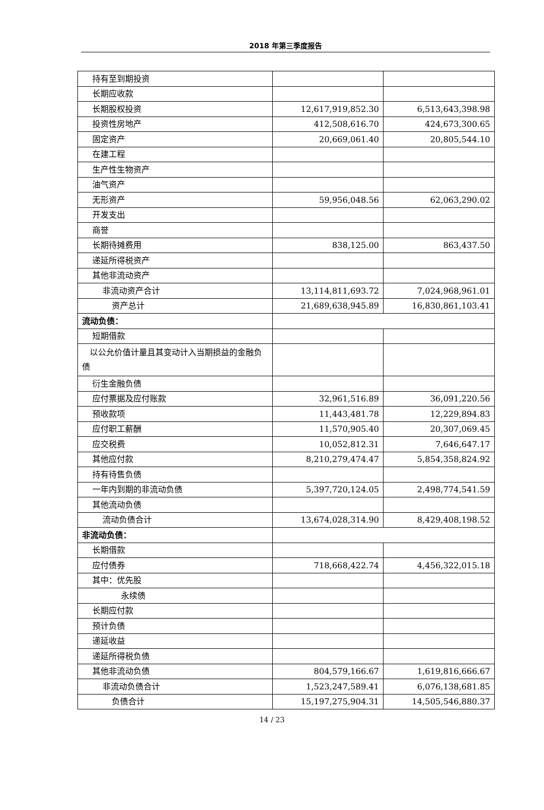2018 年第三季度报告
| 持有至到期投资 | | |
| 长期应收款 | | |
| 长期股权投资 | 12,617,919,852.30 | 6,513,643,398.98 |
| 投资性房地产 | 412,508,616.70 | 424,673,300.65 |
| 固定资产 | 20,669,061.40 | 20,805,544.10 |
| 在建工程 | | |
| 生产性生物资产 | | |
| 油气资产 | | |
| 无形资产 | 59,956,048.56 | 62,063,290.02 |
| 开发支出 | | |
| 商誉 | | |
| 长期待摊费用 | 838,125.00 | 863,437.50 |
| 递延所得税资产 | | |
| 其他非流动资产 | | |
| 非流动资产合计 | 13,114,811,693.72 | 7,024,968,961.01 |
| 资产总计 | 21,689,638,945.89 | 16,830,861,103.41 |
| 流动负债： | | |
| 短期借款 | | |
| 以公允价值计量且其变动计入当期损益的金融负债 | | |
| 衍生金融负债 | | |
| 应付票据及应付账款 | 32,961,516.89 | 36,091,220.56 |
| 预收款项 | 11,443,481.78 | 12,229,894.83 |
| 应付职工薪酬 | 11,570,905.40 | 20,307,069.45 |
| 应交税费 | 10,052,812.31 | 7,646,647.17 |
| 其他应付款 | 8,210,279,474.47 | 5,854,358,824.92 |
| 持有待售负债 | | |
| 一年内到期的非流动负债 | 5,397,720,124.05 | 2,498,774,541.59 |
| 其他流动负债 | | |
| 流动负债合计 | 13,674,028,314.90 | 8,429,408,198.52 |
| 非流动负债： | | |
| 长期借款 | | |
| 应付债券 | 718,668,422.74 | 4,456,322,015.18 |
| 其中：优先股 | | |
| 永续债 | | |
| 长期应付款 | | |
| 预计负债 | | |
| 递延收益 | | |
| 递延所得税负债 | | |
| 其他非流动负债 | 804,579,166.67 | 1,619,816,666.67 |
| 非流动负债合计 | 1,523,247,589.41 | 6,076,138,681.85 |
| 负债合计 | 15,197,275,904.31 | 14,505,546,880.37 |
14 / 23